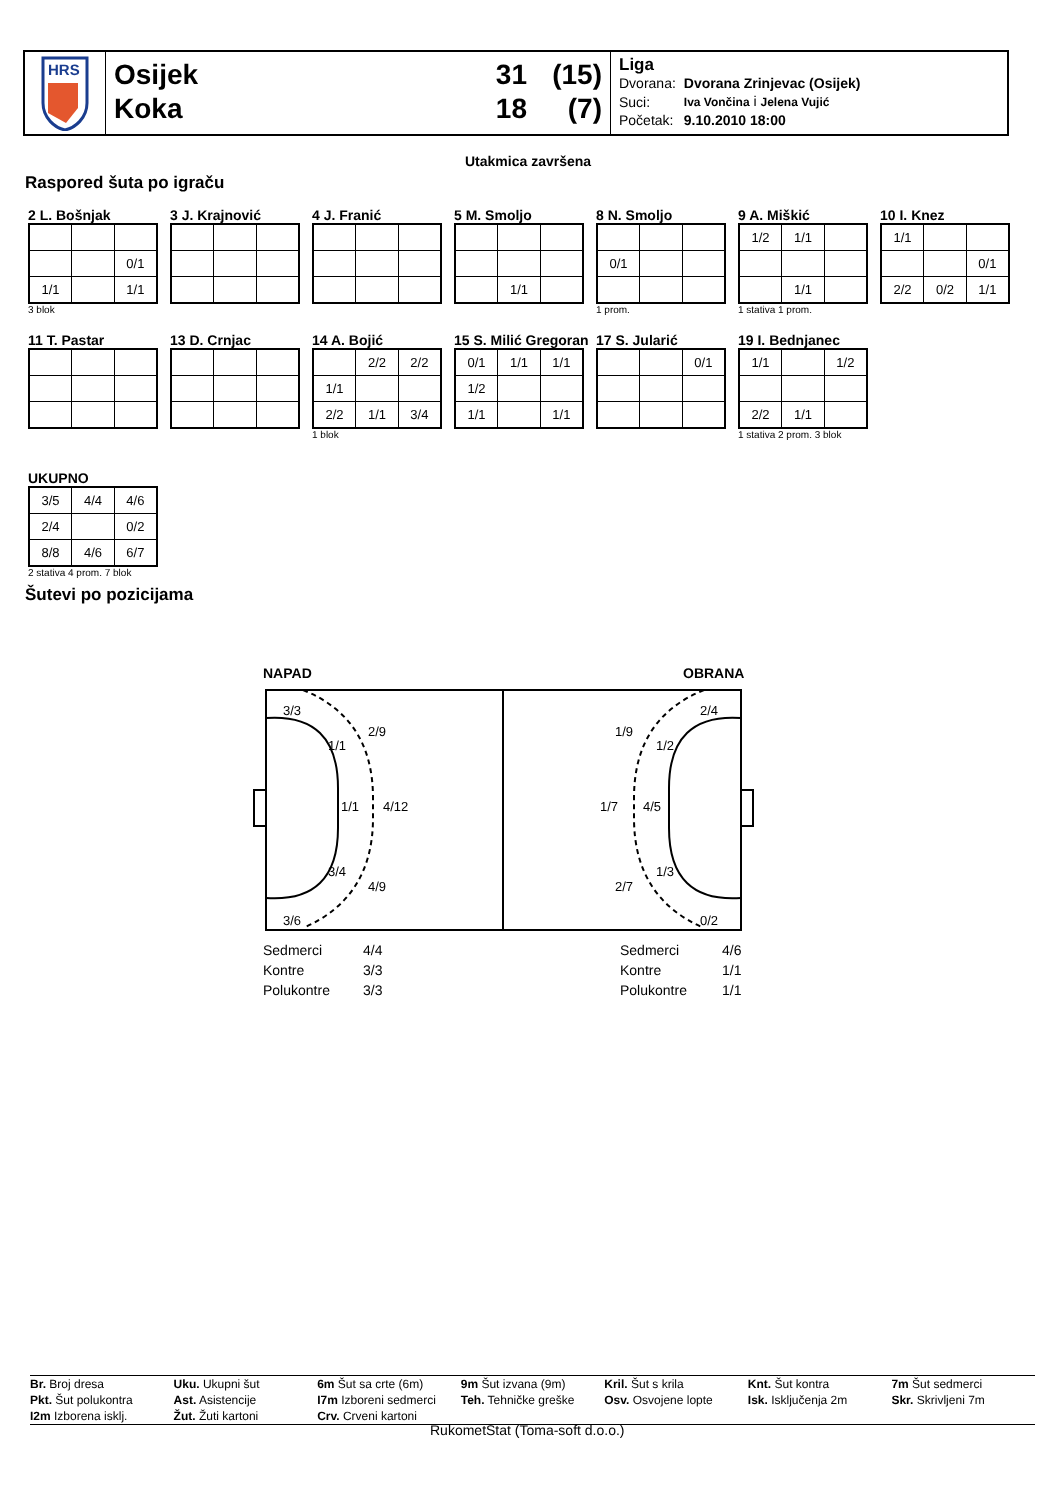HRS
Osijek 31 (15)
Koka 18 (7)
Liga
| Dvorana: | Dvorana Zrinjevac (Osijek) |
| Suci: | Iva Vončina i Jelena Vujić |
| Početak: | 9.10.2010 18:00 |
Utakmica završena
Raspored šuta po igraču
2 L. Bošnjak
| | | 0/1 |
| 1/1 | | 1/1 |
3 blok
3 J. Krajnović
4 J. Franić
5 M. Smoljo
| | 1/1 | |
8 N. Smoljo
| 0/1 | | |
1 prom.
9 A. Miškić
| 1/2 | 1/1 | |
| | 1/1 | |
1 stativa 1 prom.
10 I. Knez
| 1/1 | | |
| | | 0/1 |
| 2/2 | 0/2 | 1/1 |
11 T. Pastar
13 D. Crnjac
14 A. Bojić
| | 2/2 | 2/2 |
| 1/1 | | |
| 2/2 | 1/1 | 3/4 |
1 blok
15 S. Milić Gregoran
| 0/1 | 1/1 | 1/1 |
| 1/2 | | |
| 1/1 | | 1/1 |
17 S. Jularić
| | | 0/1 |
19 I. Bednjanec
| 1/1 | | 1/2 |
| 2/2 | 1/1 | |
1 stativa 2 prom. 3 blok
UKUPNO
| 3/5 | 4/4 | 4/6 |
| 2/4 | | 0/2 |
| 8/8 | 4/6 | 6/7 |
2 stativa 4 prom. 7 blok
Šutevi po pozicijama
NAPAD OBRANA
3/3
2/9
1/1
1/1
4/12
3/4
4/9
3/6
2/4
1/9
1/2
1/7
4/5
1/3
2/7
0/2
Sedmerci
Kontre
Polukontre
4/4
3/3
3/3
Sedmerci
Kontre
Polukontre
4/6
1/1
1/1
Br. Broj dresa Uku. Ukupni šut 6m Šut sa crte (6m) 9m Šut izvana (9m) Kril. Šut s krila Knt. Šut kontra 7m Šut sedmerci Pkt. Šut polukontra Ast. Asistencije I7m Izboreni sedmerci Teh. Tehničke greške Osv. Osvojene lopte Isk. Isključenja 2m Skr. Skrivljeni 7m I2m Izborena isklj. Žut. Žuti kartoni Crv. Crveni kartoni
RukometStat (Toma-soft d.o.o.)